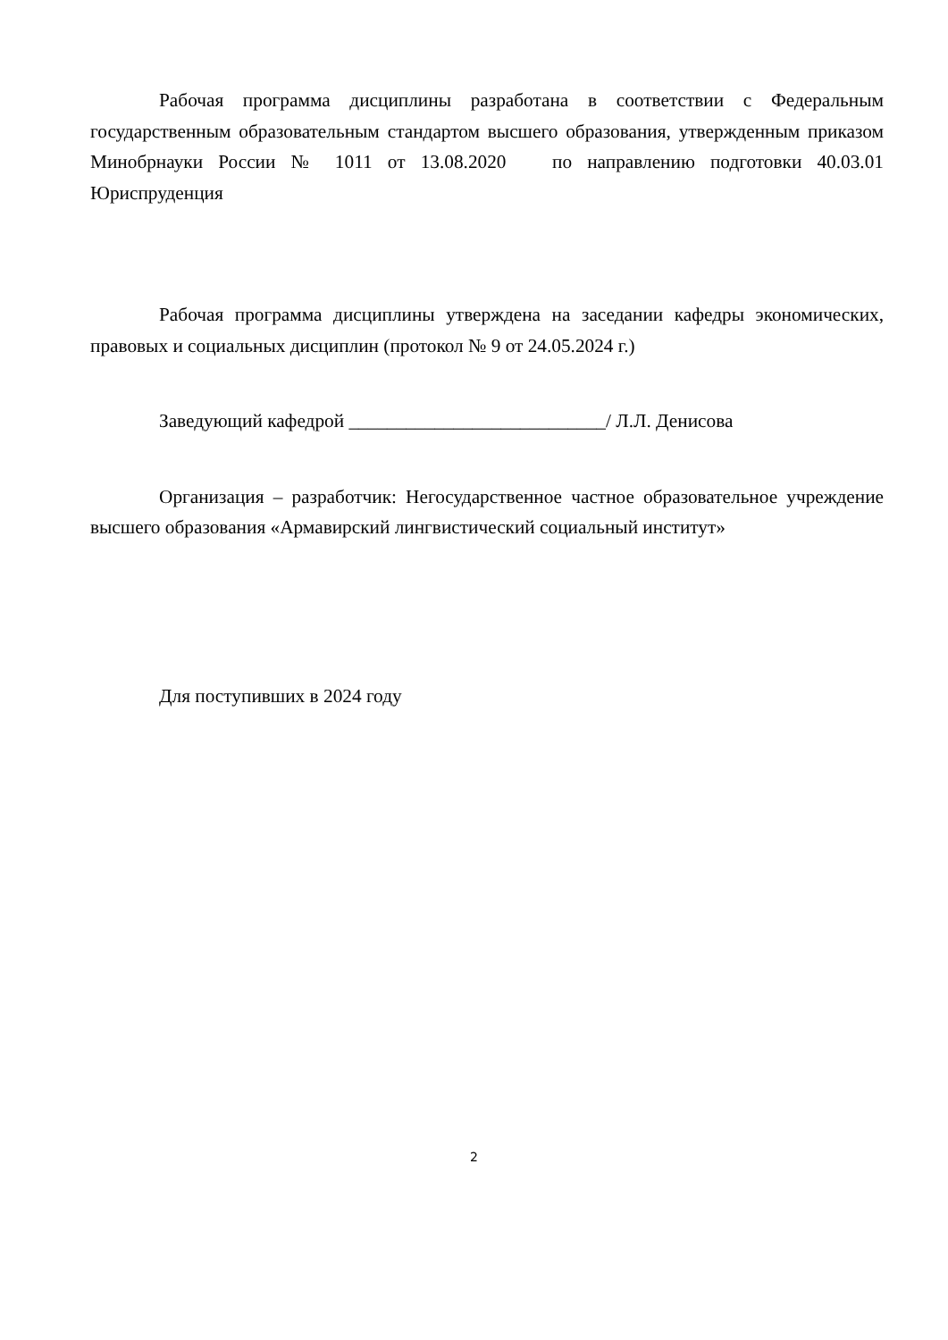Рабочая программа дисциплины разработана в соответствии с Федеральным государственным образовательным стандартом высшего образования, утвержденным приказом Минобрнауки России № 1011 от 13.08.2020 по направлению подготовки 40.03.01 Юриспруденция
Рабочая программа дисциплины утверждена на заседании кафедры экономических, правовых и социальных дисциплин (протокол № 9 от 24.05.2024 г.)
Заведующий кафедрой ___________________________/ Л.Л. Денисова
Организация – разработчик: Негосударственное частное образовательное учреждение высшего образования «Армавирский лингвистический социальный институт»
Для поступивших в 2024 году
2